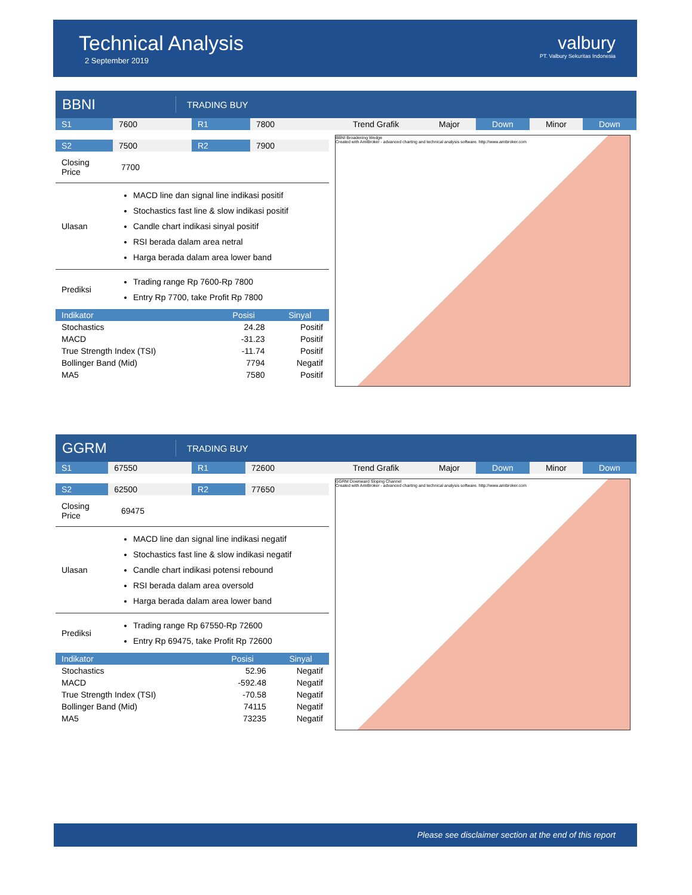Technical Analysis
2 September 2019
valbury
PT. Valbury Sekuritas Indonesia
BBNI
TRADING BUY
| S1 | 7600 | R1 | 7800 |
| S2 | 7500 | R2 | 7900 |
| Closing Price | 7700 |
| Ulasan | MACD line dan signal line indikasi positif Stochastics fast line & slow indikasi positif Candle chart indikasi sinyal positif RSI berada dalam area netral Harga berada dalam area lower band |
| Prediksi | Trading range Rp 7600-Rp 7800 Entry Rp 7700, take Profit Rp 7800 |
| Indikator | Posisi | Sinyal |
| --- | --- | --- |
| Stochastics | 24.28 | Positif |
| MACD | -31.23 | Positif |
| True Strength Index (TSI) | -11.74 | Positif |
| Bollinger Band (Mid) | 7794 | Negatif |
| MA5 | 7580 | Positif |
| Trend Grafik | Major | Down | Minor | Down |
BBNI Broadening Wedge
Created with AmiBroker - advanced charting and technical analysis software. http://www.amibroker.com
GGRM
TRADING BUY
| S1 | 67550 | R1 | 72600 |
| S2 | 62500 | R2 | 77650 |
| Closing Price | 69475 |
| Ulasan | MACD line dan signal line indikasi negatif Stochastics fast line & slow indikasi negatif Candle chart indikasi potensi rebound RSI berada dalam area oversold Harga berada dalam area lower band |
| Prediksi | Trading range Rp 67550-Rp 72600 Entry Rp 69475, take Profit Rp 72600 |
| Indikator | Posisi | Sinyal |
| --- | --- | --- |
| Stochastics | 52.96 | Negatif |
| MACD | -592.48 | Negatif |
| True Strength Index (TSI) | -70.58 | Negatif |
| Bollinger Band (Mid) | 74115 | Negatif |
| MA5 | 73235 | Negatif |
| Trend Grafik | Major | Down | Minor | Down |
GGRM Downward Sloping Channel
Created with AmiBroker - advanced charting and technical analysis software. http://www.amibroker.com
Please see disclaimer section at the end of this report